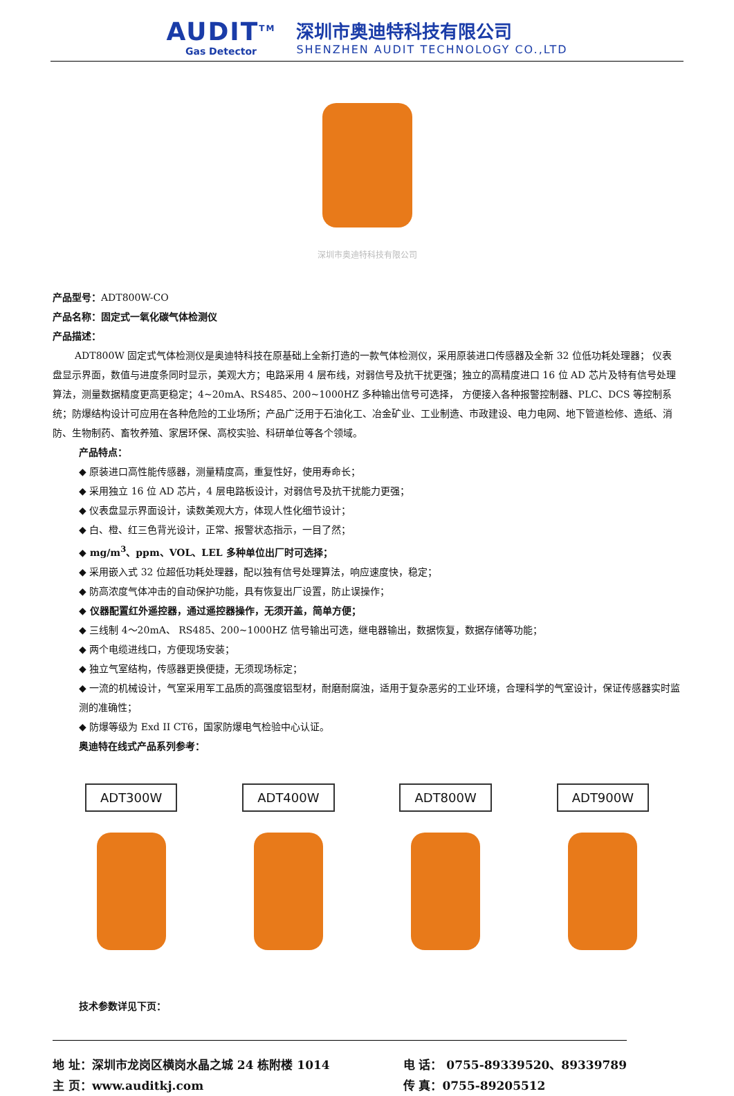AUDIT<sup>TM</sup>
Gas Detector
深圳市奥迪特科技有限公司
SHENZHEN AUDIT TECHNOLOGY CO.,LTD
深圳市奥迪特科技有限公司
产品型号：ADT800W-CO
产品名称：固定式一氧化碳气体检测仪
产品描述：
ADT800W 固定式气体检测仪是奥迪特科技在原基础上全新打造的一款气体检测仪，采用原装进口传感器及全新 32 位低功耗处理器； 仪表盘显示界面，数值与进度条同时显示，美观大方；电路采用 4 层布线，对弱信号及抗干扰更强；独立的高精度进口 16 位 AD 芯片及特有信号处理算法，测量数据精度更高更稳定；4~20mA、RS485、200~1000HZ 多种输出信号可选择， 方便接入各种报警控制器、PLC、DCS 等控制系统；防爆结构设计可应用在各种危险的工业场所；产品广泛用于石油化工、冶金矿业、工业制造、市政建设、电力电网、地下管道检修、造纸、消防、生物制药、畜牧养殖、家居环保、高校实验、科研单位等各个领域。
产品特点：
◆ 原装进口高性能传感器，测量精度高，重复性好，使用寿命长；
◆ 采用独立 16 位 AD 芯片，4 层电路板设计，对弱信号及抗干扰能力更强；
◆ 仪表盘显示界面设计，读数美观大方，体现人性化细节设计；
◆ 白、橙、红三色背光设计，正常、报警状态指示，一目了然；
◆ mg/m<sup>3</sup>、ppm、VOL、LEL 多种单位出厂时可选择；
◆ 采用嵌入式 32 位超低功耗处理器，配以独有信号处理算法，响应速度快，稳定；
◆ 防高浓度气体冲击的自动保护功能，具有恢复出厂设置，防止误操作；
◆ 仪器配置红外遥控器，通过遥控器操作，无须开盖，简单方便；
◆ 三线制 4～20mA、 RS485、200~1000HZ 信号输出可选，继电器输出，数据恢复，数据存储等功能；
◆ 两个电缆进线口，方便现场安装；
◆ 独立气室结构，传感器更换便捷，无须现场标定；
◆ 一流的机械设计，气室采用军工品质的高强度铝型材，耐磨耐腐浊，适用于复杂恶劣的工业环境，合理科学的气室设计，保证传感器实时监测的准确性；
◆ 防爆等级为 Exd II CT6，国家防爆电气检验中心认证。
奥迪特在线式产品系列参考：
ADT300W ADT400W ADT800W ADT900W
技术参数详见下页：
地 址：深圳市龙岗区横岗水晶之城 24 栋附楼 1014
主 页：www.auditkj.com
电 话： 0755-89339520、89339789
传 真：0755-89205512